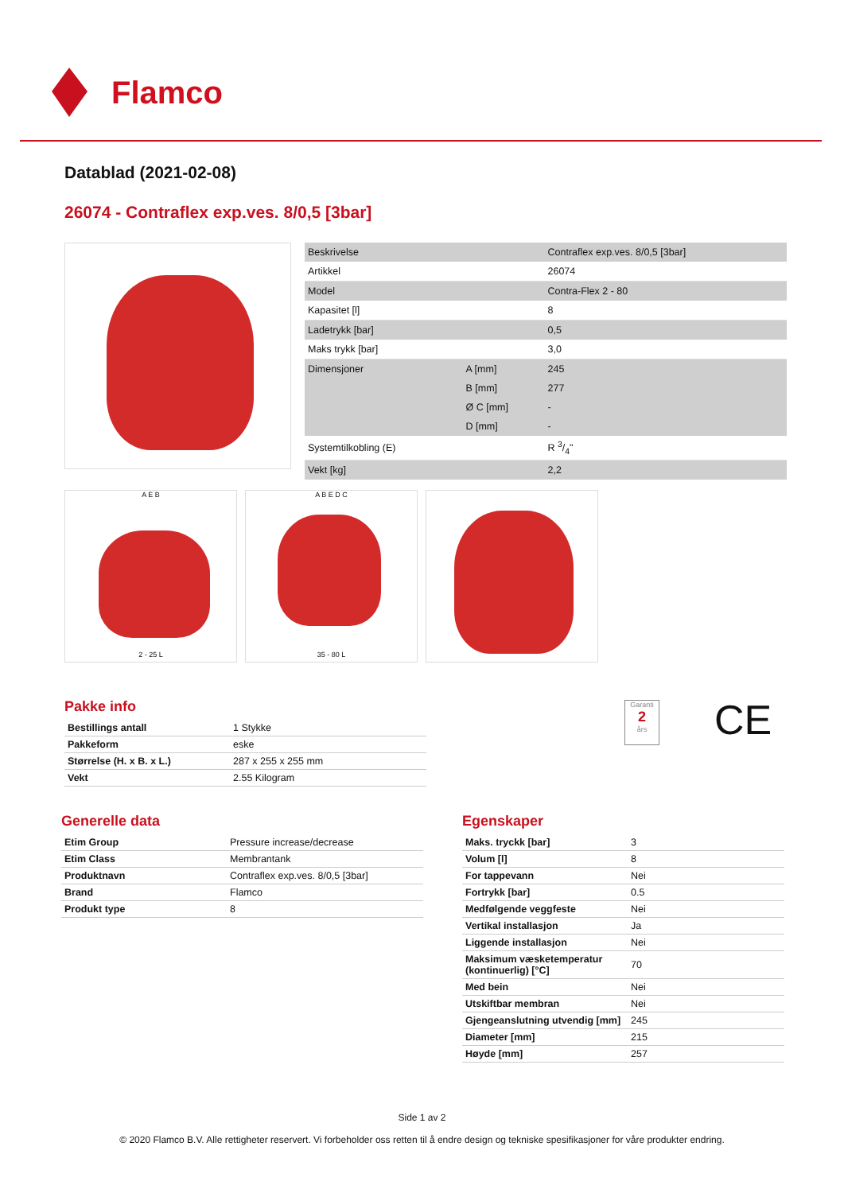Flamco
Datablad (2021-02-08)
26074 - Contraflex exp.ves. 8/0,5 [3bar]
| Beskrivelse | | Contraflex exp.ves. 8/0,5 [3bar] |
| Artikkel | | 26074 |
| Model | | Contra-Flex 2 - 80 |
| Kapasitet [l] | | 8 |
| Ladetrykk [bar] | | 0,5 |
| Maks trykk [bar] | | 3,0 |
| Dimensjoner | A [mm] | 245 |
| | B [mm] | 277 |
| | Ø C [mm] | - |
| | D [mm] | - |
| Systemtilkobling (E) | | R 3/4" |
| Vekt [kg] | | 2,2 |
A E B
2 - 25 L
A B E D C
35 - 80 L
Pakke info
| Bestillings antall | 1 Stykke |
| Pakkeform | eske |
| Størrelse (H. x B. x L.) | 287 x 255 x 255 mm |
| Vekt | 2.55 Kilogram |
Garanti
2
års
CE
Generelle data
| Etim Group | Pressure increase/decrease |
| Etim Class | Membrantank |
| Produktnavn | Contraflex exp.ves. 8/0,5 [3bar] |
| Brand | Flamco |
| Produkt type | 8 |
Egenskaper
| Maks. tryckk [bar] | 3 |
| Volum [l] | 8 |
| For tappevann | Nei |
| Fortrykk [bar] | 0.5 |
| Medfølgende veggfeste | Nei |
| Vertikal installasjon | Ja |
| Liggende installasjon | Nei |
| Maksimum væsketemperatur (kontinuerlig) [°C] | 70 |
| Med bein | Nei |
| Utskiftbar membran | Nei |
| Gjengeanslutning utvendig [mm] | 245 |
| Diameter [mm] | 215 |
| Høyde [mm] | 257 |
Side 1 av 2
© 2020 Flamco B.V. Alle rettigheter reservert. Vi forbeholder oss retten til å endre design og tekniske spesifikasjoner for våre produkter endring.